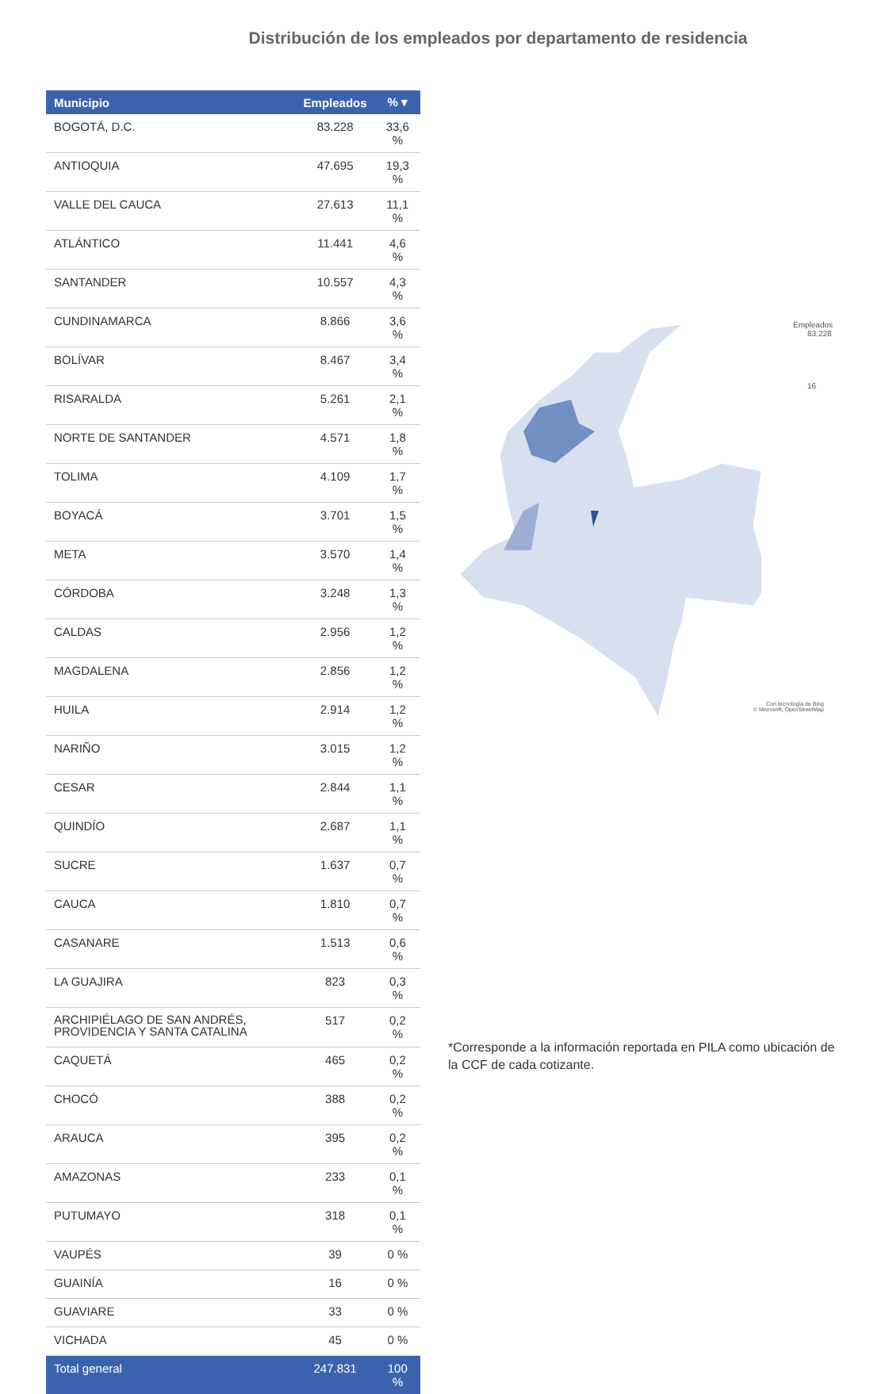Distribución de los empleados por departamento de residencia
| Municipio | Empleados | % ▾ |
| --- | --- | --- |
| BOGOTÁ, D.C. | 83.228 | 33,6 % |
| ANTIOQUIA | 47.695 | 19,3 % |
| VALLE DEL CAUCA | 27.613 | 11,1 % |
| ATLÁNTICO | 11.441 | 4,6 % |
| SANTANDER | 10.557 | 4,3 % |
| CUNDINAMARCA | 8.866 | 3,6 % |
| BOLÍVAR | 8.467 | 3,4 % |
| RISARALDA | 5.261 | 2,1 % |
| NORTE DE SANTANDER | 4.571 | 1,8 % |
| TOLIMA | 4.109 | 1,7 % |
| BOYACÁ | 3.701 | 1,5 % |
| META | 3.570 | 1,4 % |
| CÓRDOBA | 3.248 | 1,3 % |
| CALDAS | 2.956 | 1,2 % |
| MAGDALENA | 2.856 | 1,2 % |
| HUILA | 2.914 | 1,2 % |
| NARIÑO | 3.015 | 1,2 % |
| CESAR | 2.844 | 1,1 % |
| QUINDÍO | 2.687 | 1,1 % |
| SUCRE | 1.637 | 0,7 % |
| CAUCA | 1.810 | 0,7 % |
| CASANARE | 1.513 | 0,6 % |
| LA GUAJIRA | 823 | 0,3 % |
| ARCHIPIÉLAGO DE SAN ANDRÉS, PROVIDENCIA Y SANTA CATALINA | 517 | 0,2 % |
| CAQUETÁ | 465 | 0,2 % |
| CHOCÓ | 388 | 0,2 % |
| ARAUCA | 395 | 0,2 % |
| AMAZONAS | 233 | 0,1 % |
| PUTUMAYO | 318 | 0,1 % |
| VAUPÉS | 39 | 0 % |
| GUAINÍA | 16 | 0 % |
| GUAVIARE | 33 | 0 % |
| VICHADA | 45 | 0 % |
| Total general | 247.831 | 100 % |
Empleados
83.228
16
Con tecnología de Bing
© Microsoft, OpenStreetMap
*Corresponde a la información reportada en PILA como ubicación de la CCF de cada cotizante.